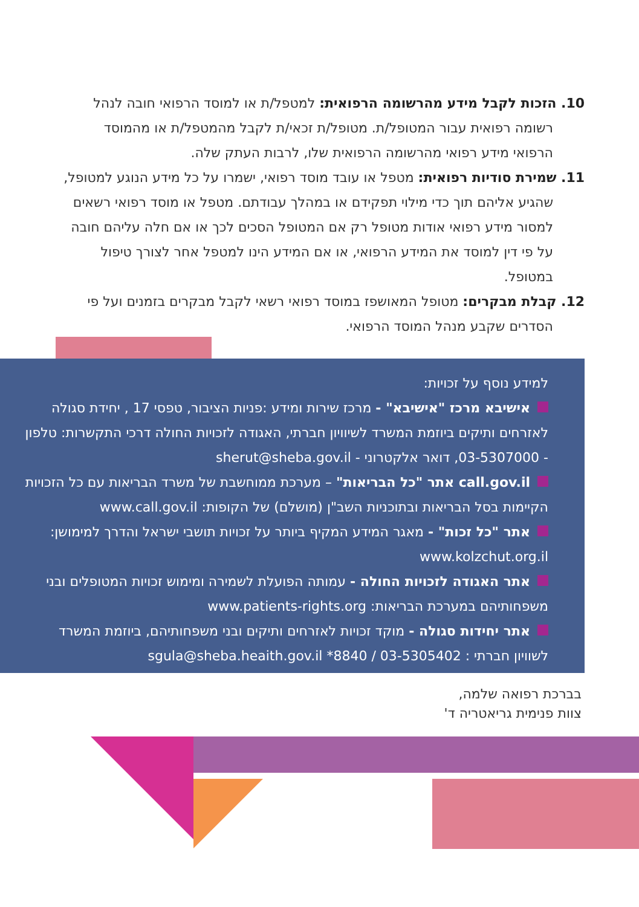10. הזכות לקבל מידע מהרשומה הרפואית: למטפל/ת או למוסד הרפואי חובה לנהל רשומה רפואית עבור המטופל/ת. מטופל/ת זכאי/ת לקבל מהמטפל/ת או מהמוסד הרפואי מידע רפואי מהרשומה הרפואית שלו, לרבות העתק שלה.
11. שמירת סודיות רפואית: מטפל או עובד מוסד רפואי, ישמרו על כל מידע הנוגע למטופל, שהגיע אליהם תוך כדי מילוי תפקידם או במהלך עבודתם. מטפל או מוסד רפואי רשאים למסור מידע רפואי אודות מטופל רק אם המטופל הסכים לכך או אם חלה עליהם חובה על פי דין למוסד את המידע הרפואי, או אם המידע הינו למטפל אחר לצורך טיפול במטופל.
12. קבלת מבקרים: מטופל המאושפז במוסד רפואי רשאי לקבל מבקרים בזמנים ועל פי הסדרים שקבע מנהל המוסד הרפואי.
למידע נוסף על זכויות:
אישיבא מרכז "אישיבא" - מרכז שירות ומידע :פניות הציבור, טפסי 17 , יחידת סגולה לאזרחים ותיקים ביוזמת המשרד לשיוויון חברתי, האגודה לזכויות החולה דרכי התקשרות: טלפון - 03-5307000, דואר אלקטרוני - sherut@sheba.gov.il
call.gov.il אתר "כל הבריאות" – מערכת ממוחשבת של משרד הבריאות עם כל הזכויות הקיימות בסל הבריאות ובתוכניות השב"ן (מושלם) של הקופות: www.call.gov.il
אתר "כל זכות" - מאגר המידע המקיף ביותר על זכויות תושבי ישראל והדרך למימושן: www.kolzchut.org.il
אתר האגודה לזכויות החולה - עמותה הפועלת לשמירה ומימוש זכויות המטופלים ובני משפחותיהם במערכת הבריאות: www.patients-rights.org
אתר יחידות סגולה - מוקד זכויות לאזרחים ותיקים ובני משפחותיהם, ביוזמת המשרד לשוויון חברתי : 03-5305402 / 8840* sgula@sheba.heaith.gov.il
בברכת רפואה שלמה,
צוות פנימית גריאטריה ד'